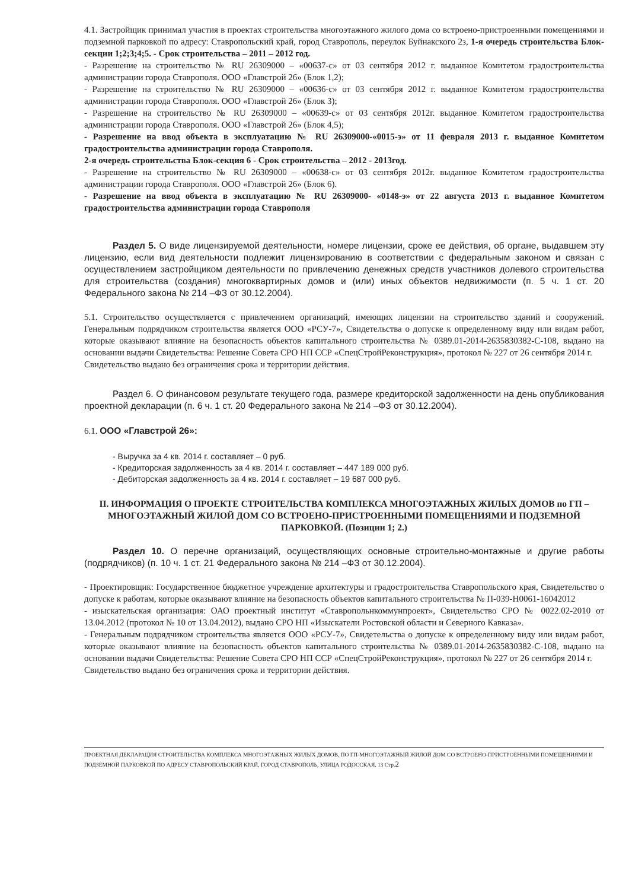4.1. Застройщик принимал участия в проектах строительства многоэтажного жилого дома со встроено-пристроенными помещениями и подземной парковкой по адресу: Ставропольский край, город Ставрополь, переулок Буйнакского 2з, 1-я очередь строительства Блок-секции 1;2;3;4;5. - Срок строительства – 2011 – 2012 год.
- Разрешение на строительство № RU 26309000 – «00637-с» от 03 сентября 2012 г. выданное Комитетом градостроительства администрации города Ставрополя. ООО «Главстрой 26» (Блок 1,2);
- Разрешение на строительство № RU 26309000 – «00636-с» от 03 сентября 2012 г. выданное Комитетом градостроительства администрации города Ставрополя. ООО «Главстрой 26» (Блок 3);
- Разрешение на строительство № RU 26309000 – «00639-с» от 03 сентября 2012г. выданное Комитетом градостроительства администрации города Ставрополя. ООО «Главстрой 26» (Блок 4,5);
- Разрешение на ввод объекта в эксплуатацию № RU 26309000-«0015-э» от 11 февраля 2013 г. выданное Комитетом градостроительства администрации города Ставрополя.
2-я очередь строительства Блок-секция 6 - Срок строительства – 2012 - 2013год.
- Разрешение на строительство № RU 26309000 – «00638-с» от 03 сентября 2012г. выданное Комитетом градостроительства администрации города Ставрополя. ООО «Главстрой 26» (Блок 6).
- Разрешение на ввод объекта в эксплуатацию № RU 26309000- «0148-э» от 22 августа 2013 г. выданное Комитетом градостроительства администрации города Ставрополя
Раздел 5. О виде лицензируемой деятельности, номере лицензии, сроке ее действия, об органе, выдавшем эту лицензию, если вид деятельности подлежит лицензированию в соответствии с федеральным законом и связан с осуществлением застройщиком деятельности по привлечению денежных средств участников долевого строительства для строительства (создания) многоквартирных домов и (или) иных объектов недвижимости (п. 5 ч. 1 ст. 20 Федерального закона № 214 –ФЗ от 30.12.2004).
5.1. Строительство осуществляется с привлечением организаций, имеющих лицензии на строительство зданий и сооружений. Генеральным подрядчиком строительства является ООО «РСУ-7», Свидетельства о допуске к определенному виду или видам работ, которые оказывают влияние на безопасность объектов капитального строительства № 0389.01-2014-2635830382-С-108, выдано на основании выдачи Свидетельства: Решение Совета СРО НП ССР «СпецСтройРеконструкция», протокол № 227 от 26 сентября 2014 г.
Свидетельство выдано без ограничения срока и территории действия.
Раздел 6. О финансовом результате текущего года, размере кредиторской задолженности на день опубликования проектной декларации (п. 6 ч. 1 ст. 20 Федерального закона № 214 –ФЗ от 30.12.2004).
6.1. ООО «Главстрой 26»:
- Выручка за 4 кв. 2014 г. составляет – 0 руб.
- Кредиторская задолженность за 4 кв. 2014 г. составляет – 447 189 000 руб.
- Дебиторская задолженность за 4 кв. 2014 г. составляет – 19 687 000 руб.
II. ИНФОРМАЦИЯ О ПРОЕКТЕ СТРОИТЕЛЬСТВА КОМПЛЕКСА МНОГОЭТАЖНЫХ ЖИЛЫХ ДОМОВ по ГП – МНОГОЭТАЖНЫЙ ЖИЛОЙ ДОМ СО ВСТРОЕНО-ПРИСТРОЕННЫМИ ПОМЕЩЕНИЯМИ И ПОДЗЕМНОЙ ПАРКОВКОЙ. (Позиции 1; 2.)
Раздел 10. О перечне организаций, осуществляющих основные строительно-монтажные и другие работы (подрядчиков) (п. 10 ч. 1 ст. 21 Федерального закона № 214 –ФЗ от 30.12.2004).
- Проектировщик: Государственное бюджетное учреждение архитектуры и градостроительства Ставропольского края, Свидетельство о допуске к работам, которые оказывают влияние на безопасность объектов капитального строительства № П-039-Н0061-16042012
- изыскательская организация: ОАО проектный институт «Ставропольнкоммунпроект», Свидетельство СРО № 0022.02-2010 от 13.04.2012 (протокол № 10 от 13.04.2012), выдано СРО НП «Изыскатели Ростовской области и Северного Кавказа».
- Генеральным подрядчиком строительства является ООО «РСУ-7», Свидетельства о допуске к определенному виду или видам работ, которые оказывают влияние на безопасность объектов капитального строительства № 0389.01-2014-2635830382-С-108, выдано на основании выдачи Свидетельства: Решение Совета СРО НП ССР «СпецСтройРеконструкция», протокол № 227 от 26 сентября 2014 г.
Свидетельство выдано без ограничения срока и территории действия.
ПРОЕКТНАЯ ДЕКЛАРАЦИЯ СТРОИТЕЛЬСТВА КОМПЛЕКСА МНОГОЭТАЖНЫХ ЖИЛЫХ ДОМОВ, ПО ГП-МНОГОЭТАЖНЫЙ ЖИЛОЙ ДОМ СО ВСТРОЕНО-ПРИСТРОЕННЫМИ ПОМЕЩЕНИЯМИ И ПОДЗЕМНОЙ ПАРКОВКОЙ ПО АДРЕСУ СТАВРОПОЛЬСКИЙ КРАЙ, ГОРОД СТАВРОПОЛЬ, УЛИЦА РОДОССКАЯ, 13 Стр.2